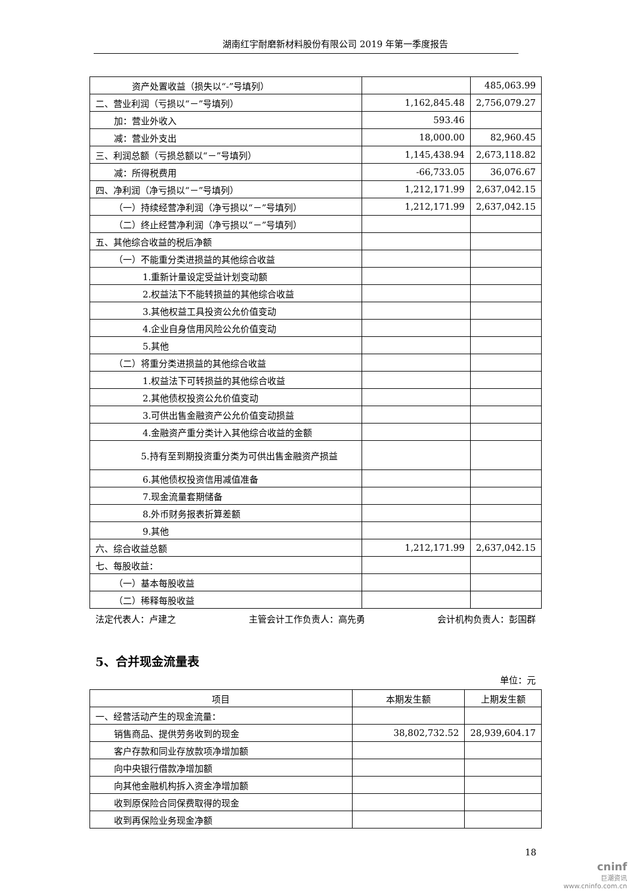湖南红宇耐磨新材料股份有限公司 2019 年第一季度报告
| 资产处置收益（损失以“-”号填列） | | 485,063.99 |
| 二、营业利润（亏损以“－”号填列） | 1,162,845.48 | 2,756,079.27 |
| 加：营业外收入 | 593.46 | |
| 减：营业外支出 | 18,000.00 | 82,960.45 |
| 三、利润总额（亏损总额以“－”号填列） | 1,145,438.94 | 2,673,118.82 |
| 减：所得税费用 | -66,733.05 | 36,076.67 |
| 四、净利润（净亏损以“－”号填列） | 1,212,171.99 | 2,637,042.15 |
| （一）持续经营净利润（净亏损以“－”号填列） | 1,212,171.99 | 2,637,042.15 |
| （二）终止经营净利润（净亏损以“－”号填列） | | |
| 五、其他综合收益的税后净额 | | |
| （一）不能重分类进损益的其他综合收益 | | |
| 1.重新计量设定受益计划变动额 | | |
| 2.权益法下不能转损益的其他综合收益 | | |
| 3.其他权益工具投资公允价值变动 | | |
| 4.企业自身信用风险公允价值变动 | | |
| 5.其他 | | |
| （二）将重分类进损益的其他综合收益 | | |
| 1.权益法下可转损益的其他综合收益 | | |
| 2.其他债权投资公允价值变动 | | |
| 3.可供出售金融资产公允价值变动损益 | | |
| 4.金融资产重分类计入其他综合收益的金额 | | |
| 5.持有至到期投资重分类为可供出售金融资产损益 | | |
| 6.其他债权投资信用减值准备 | | |
| 7.现金流量套期储备 | | |
| 8.外币财务报表折算差额 | | |
| 9.其他 | | |
| 六、综合收益总额 | 1,212,171.99 | 2,637,042.15 |
| 七、每股收益： | | |
| （一）基本每股收益 | | |
| （二）稀释每股收益 | | |
法定代表人：卢建之 主管会计工作负责人：高先勇 会计机构负责人：彭国群
5、合并现金流量表
单位：元
| 项目 | 本期发生额 | 上期发生额 |
| --- | --- | --- |
| 一、经营活动产生的现金流量： | | |
| 销售商品、提供劳务收到的现金 | 38,802,732.52 | 28,939,604.17 |
| 客户存款和同业存放款项净增加额 | | |
| 向中央银行借款净增加额 | | |
| 向其他金融机构拆入资金净增加额 | | |
| 收到原保险合同保费取得的现金 | | |
| 收到再保险业务现金净额 | | |
18
cninf
巨潮资讯
www.cninfo.com.cn